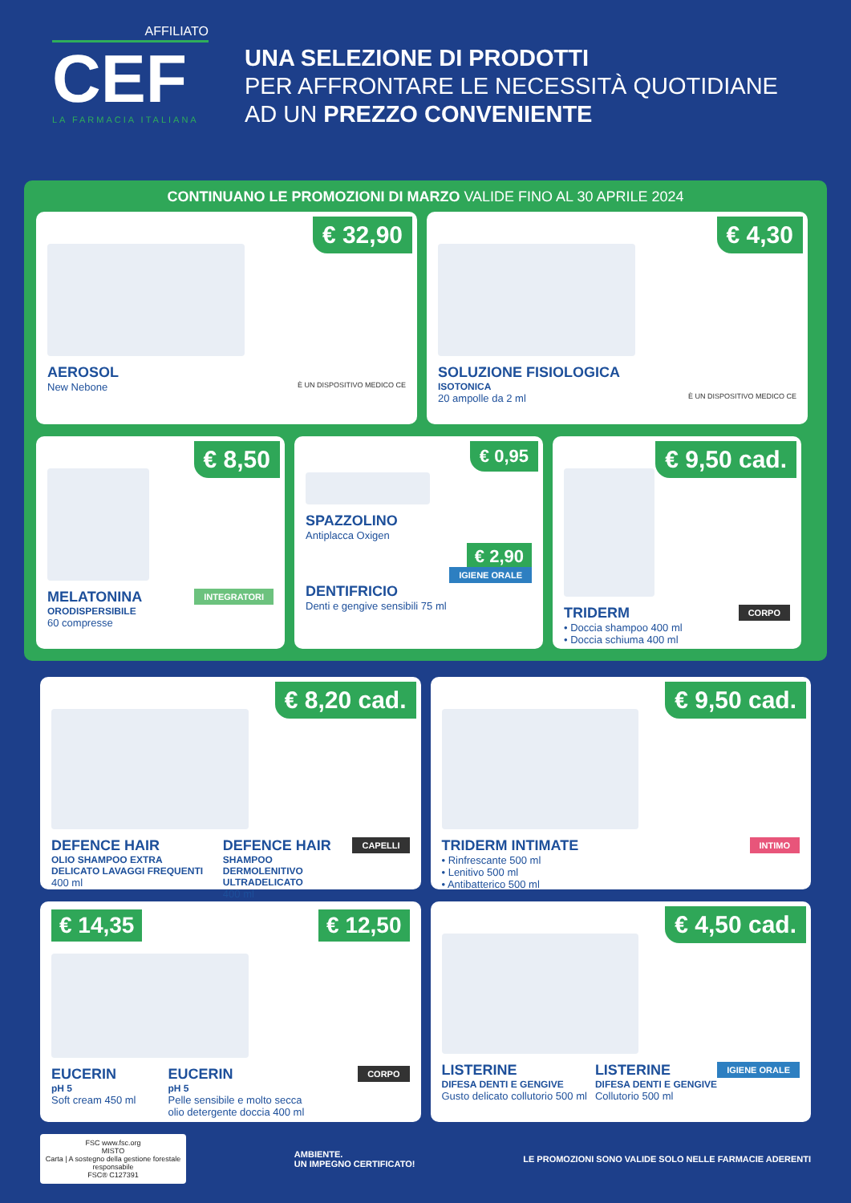AFFILIATO
CEF
LA FARMACIA ITALIANA
UNA SELEZIONE DI PRODOTTI
PER AFFRONTARE LE NECESSITÀ QUOTIDIANE
AD UN PREZZO CONVENIENTE
CONTINUANO LE PROMOZIONI DI MARZO VALIDE FINO AL 30 APRILE 2024
€ 32,90
AEROSOL
New Nebone È UN DISPOSITIVO MEDICO CE
€ 4,30
SOLUZIONE FISIOLOGICA
ISOTONICA
20 ampolle da 2 ml È UN DISPOSITIVO MEDICO CE
€ 8,50
INTEGRATORI
MELATONINA
ORODISPERSIBILE
60 compresse
€ 0,95
SPAZZOLINO
Antiplacca Oxigen
€ 2,90
IGIENE ORALE
DENTIFRICIO
Denti e gengive sensibili 75 ml
€ 9,50 cad.
CORPO
TRIDERM
• Doccia shampoo 400 ml
• Doccia schiuma 400 ml
€ 8,20 cad.
CAPELLI
DEFENCE HAIR
OLIO SHAMPOO EXTRA DELICATO LAVAGGI FREQUENTI
400 ml
DEFENCE HAIR
SHAMPOO DERMOLENITIVO ULTRADELICATO
400 ml
€ 9,50 cad.
INTIMO
TRIDERM INTIMATE
• Rinfrescante 500 ml
• Lenitivo 500 ml
• Antibatterico 500 ml
€ 14,35 € 12,50
CORPO
EUCERIN
pH 5
Soft cream 450 ml
EUCERIN
pH 5
Pelle sensibile e molto secca
olio detergente doccia 400 ml
€ 4,50 cad.
IGIENE ORALE
LISTERINE
DIFESA DENTI E GENGIVE
Gusto delicato collutorio 500 ml
LISTERINE
DIFESA DENTI E GENGIVE
Collutorio 500 ml
FSC www.fsc.org
MISTO
Carta | A sostegno della gestione forestale responsabile
FSC® C127391
AMBIENTE.
UN IMPEGNO CERTIFICATO!
LE PROMOZIONI SONO VALIDE SOLO NELLE FARMACIE ADERENTI